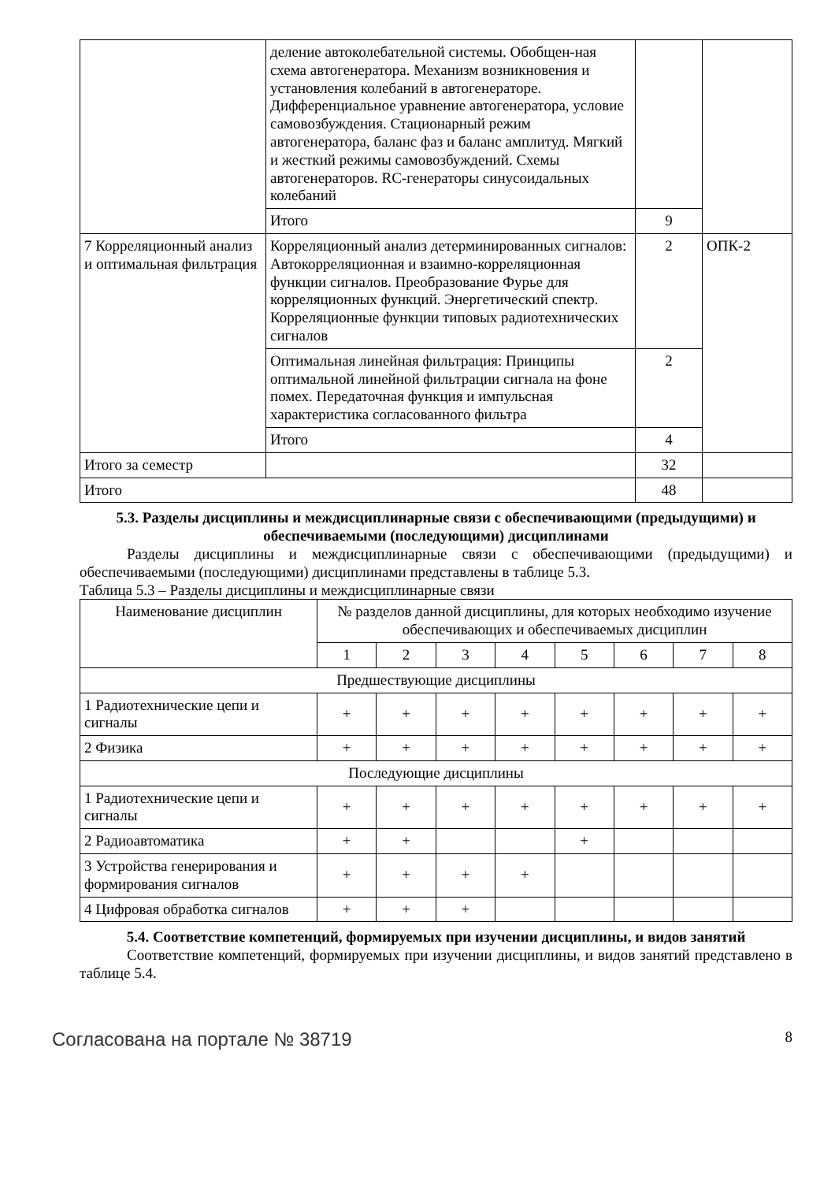| | деление автоколебательной системы. Обобщен-ная схема автогенератора. Механизм возникновения и установления колебаний в автогенераторе. Дифференциальное уравнение автогенератора, условие самовозбуждения. Стационарный режим автогенератора, баланс фаз и баланс амплитуд. Мягкий и жесткий режимы самовозбуждений. Схемы автогенераторов. RC-генераторы синусоидальных колебаний | | |
| | Итого | 9 | |
| 7 Корреляционный анализ и оптимальная фильтрация | Корреляционный анализ детерминированных сигналов: Автокорреляционная и взаимно-корреляционная функции сигналов. Преобразование Фурье для корреляционных функций. Энергетический спектр. Корреляционные функции типовых радиотехнических сигналов | 2 | ОПК-2 |
| | Оптимальная линейная фильтрация: Принципы оптимальной линейной фильтрации сигнала на фоне помех. Передаточная функция и импульсная характеристика согласованного фильтра | 2 | |
| | Итого | 4 | |
| Итого за семестр | | 32 | |
| Итого | | 48 | |
5.3. Разделы дисциплины и междисциплинарные связи с обеспечивающими (предыдущими) и обеспечиваемыми (последующими) дисциплинами
Разделы дисциплины и междисциплинарные связи с обеспечивающими (предыдущими) и обеспечиваемыми (последующими) дисциплинами представлены в таблице 5.3.
Таблица 5.3 – Разделы дисциплины и междисциплинарные связи
| Наименование дисциплин | № разделов данной дисциплины, для которых необходимо изучение обеспечивающих и обеспечиваемых дисциплин | | | | | | | |
| --- | --- | --- | --- | --- | --- | --- | --- | --- |
| | 1 | 2 | 3 | 4 | 5 | 6 | 7 | 8 |
| Предшествующие дисциплины | | | | | | | | |
| 1 Радиотехнические цепи и сигналы | + | + | + | + | + | + | + | + |
| 2 Физика | + | + | + | + | + | + | + | + |
| Последующие дисциплины | | | | | | | | |
| 1 Радиотехнические цепи и сигналы | + | + | + | + | + | + | + | + |
| 2 Радиоавтоматика | + | + | | | + | | | |
| 3 Устройства генерирования и формирования сигналов | + | + | + | + | | | | |
| 4 Цифровая обработка сигналов | + | + | + | | | | | |
5.4. Соответствие компетенций, формируемых при изучении дисциплины, и видов занятий
Соответствие компетенций, формируемых при изучении дисциплины, и видов занятий представлено в таблице 5.4.
Согласована на портале № 38719 8